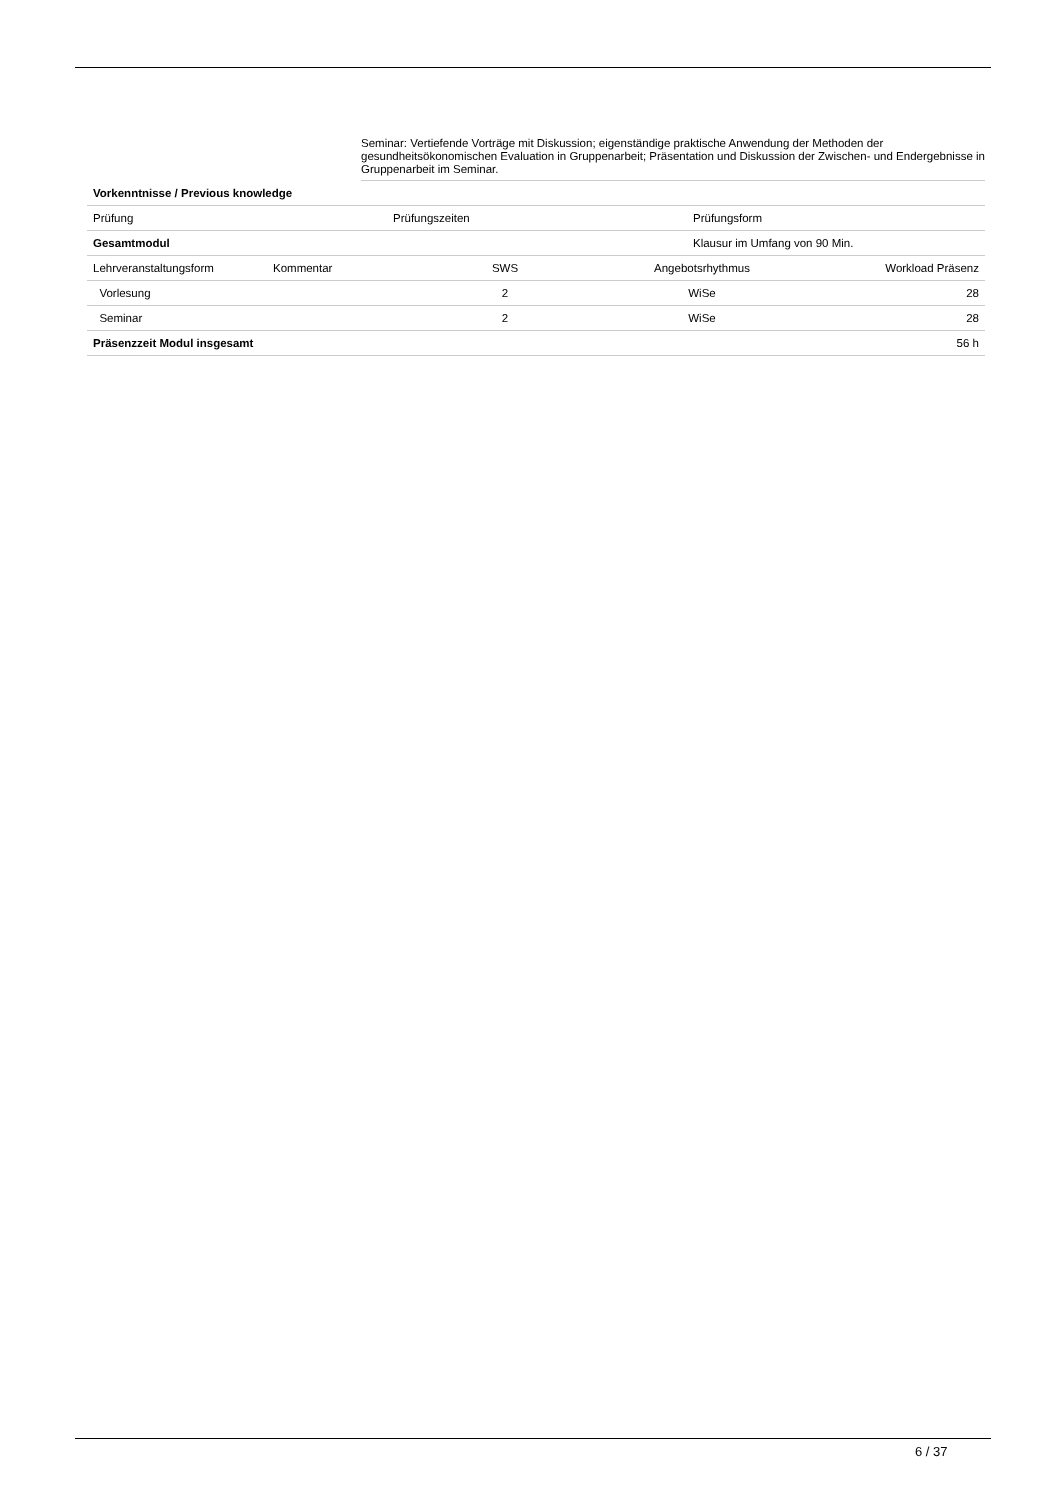Seminar: Vertiefende Vorträge mit Diskussion; eigenständige praktische Anwendung der Methoden der gesundheitsökonomischen Evaluation in Gruppenarbeit; Präsentation und Diskussion der Zwischen- und Endergebnisse in Gruppenarbeit im Seminar.
| Vorkenntnisse / Previous knowledge |
| Prüfung | Prüfungszeiten | Prüfungsform |
| Gesamtmodul | | Klausur im Umfang von 90 Min. |
| Lehrveranstaltungsform | Kommentar | SWS | Angebotsrhythmus | Workload Präsenz |
| --- | --- | --- | --- | --- |
| Vorlesung | | 2 | WiSe | 28 |
| Seminar | | 2 | WiSe | 28 |
| Präsenzzeit Modul insgesamt | | | | 56 h |
6 / 37